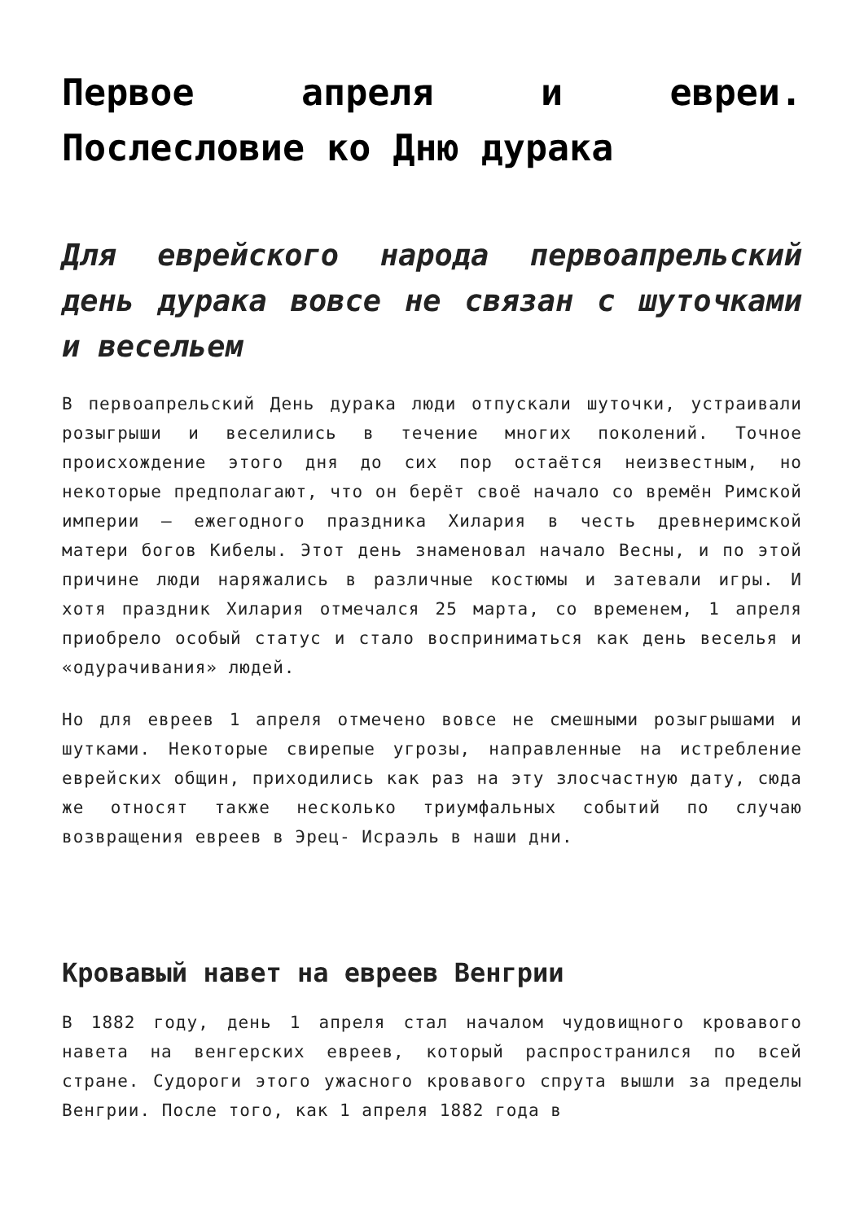Первое апреля и евреи. Послесловие ко Дню дурака
Для еврейского народа первоапрельский день дурака вовсе не связан с шуточками и весельем
В первоапрельский День дурака люди отпускали шуточки, устраивали розыгрыши и веселились в течение многих поколений. Точное происхождение этого дня до сих пор остаётся неизвестным, но некоторые предполагают, что он берёт своё начало со времён Римской империи — ежегодного праздника Хилария в честь древнеримской матери богов Кибелы. Этот день знаменовал начало Весны, и по этой причине люди наряжались в различные костюмы и затевали игры. И хотя праздник Хилария отмечался 25 марта, со временем, 1 апреля приобрело особый статус и стало восприниматься как день веселья и «одурачивания» людей.
Но для евреев 1 апреля отмечено вовсе не смешными розыгрышами и шутками. Некоторые свирепые угрозы, направленные на истребление еврейских общин, приходились как раз на эту злосчастную дату, сюда же относят также несколько триумфальных событий по случаю возвращения евреев в Эрец- Исраэль в наши дни.
Кровавый навет на евреев Венгрии
В 1882 году, день 1 апреля стал началом чудовищного кровавого навета на венгерских евреев, который распространился по всей стране. Судороги этого ужасного кровавого спрута вышли за пределы Венгрии. После того, как 1 апреля 1882 года в